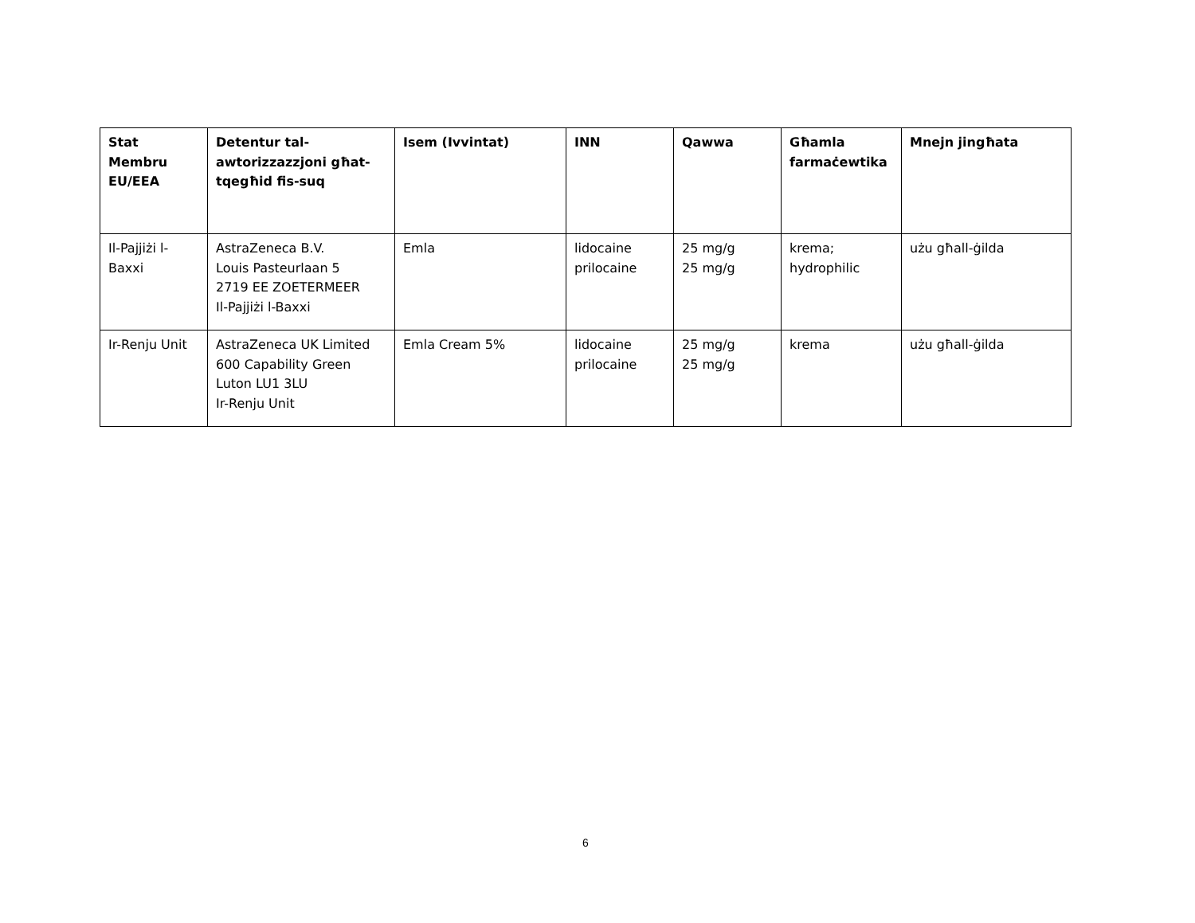| Stat Membru EU/EEA | Detentur tal-awtorizzazzjoni għat-tqegħid fis-suq | Isem (Ivvintat) | INN | Qawwa | Għamla farmaċewtika | Mnejn jingħata |
| --- | --- | --- | --- | --- | --- | --- |
| Il-Pajjiżi l-Baxxi | AstraZeneca B.V. Louis Pasteurlaan 5 2719 EE ZOETERMEER Il-Pajjiżi l-Baxxi | Emla | lidocaine prilocaine | 25 mg/g 25 mg/g | krema; hydrophilic | użu għall-ġilda |
| Ir-Renju Unit | AstraZeneca UK Limited 600 Capability Green Luton LU1 3LU Ir-Renju Unit | Emla Cream 5% | lidocaine prilocaine | 25 mg/g 25 mg/g | krema | użu għall-ġilda |
6